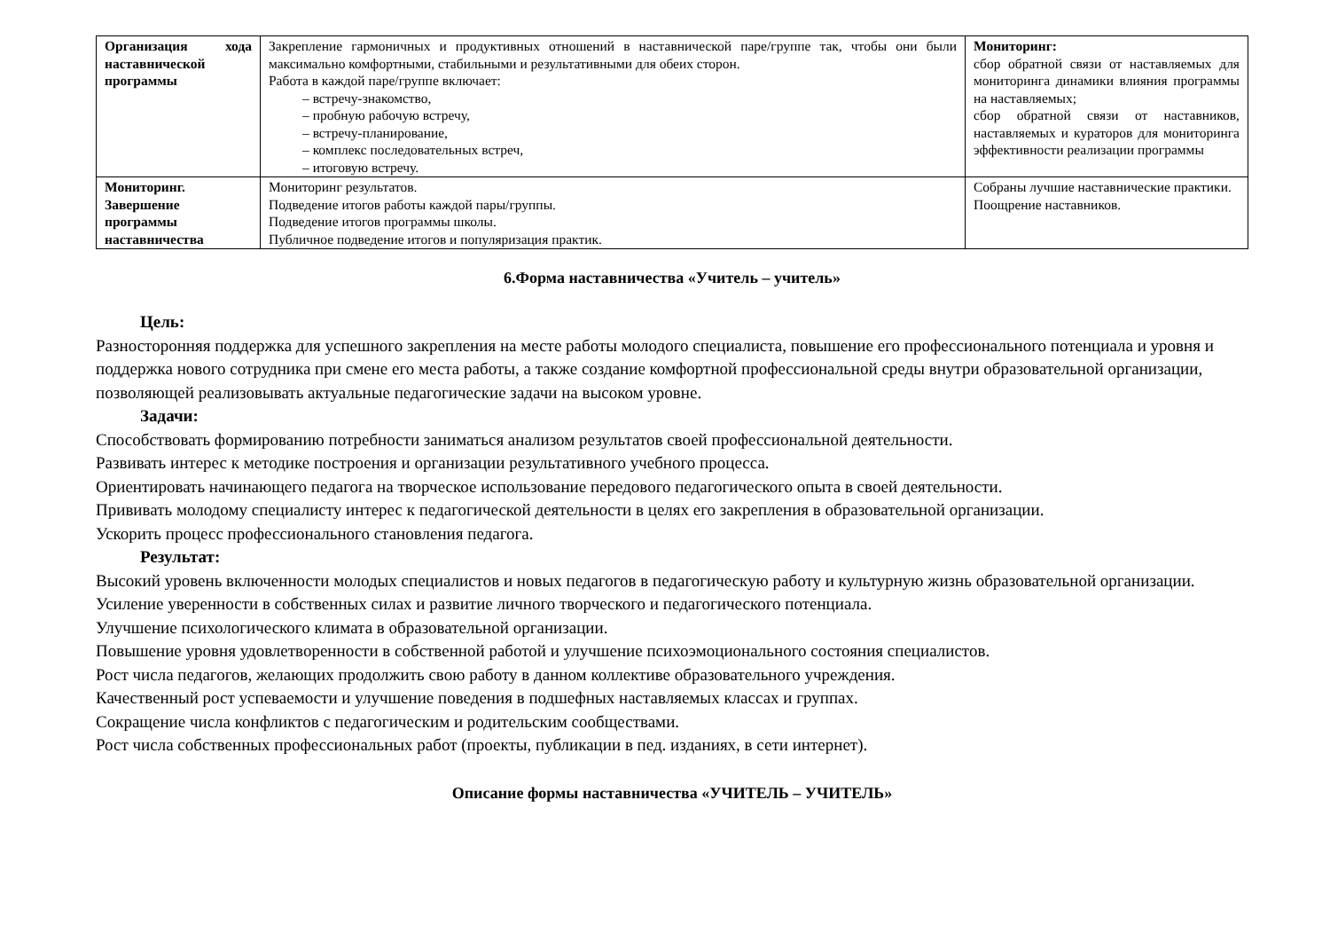| Организация хода наставнической программы | Закрепление гармоничных и продуктивных отношений в наставнической паре/группе так, чтобы они были максимально комфортными, стабильными и результативными для обеих сторон. Работа в каждой паре/группе включает: – встречу-знакомство, – пробную рабочую встречу, – встречу-планирование, – комплекс последовательных встреч, – итоговую встречу. | Мониторинг: сбор обратной связи от наставляемых для мониторинга динамики влияния программы на наставляемых; сбор обратной связи от наставников, наставляемых и кураторов для мониторинга эффективности реализации программы |
| Мониторинг. Завершение программы наставничества | Мониторинг результатов. Подведение итогов работы каждой пары/группы. Подведение итогов программы школы. Публичное подведение итогов и популяризация практик. | Собраны лучшие наставнические практики. Поощрение наставников. |
6.Форма наставничества «Учитель – учитель»
Цель:
Разносторонняя поддержка для успешного закрепления на месте работы молодого специалиста, повышение его профессионального потенциала и уровня и поддержка нового сотрудника при смене его места работы, а также создание комфортной профессиональной среды внутри образовательной организации, позволяющей реализовывать актуальные педагогические задачи на высоком уровне.
Задачи:
Способствовать формированию потребности заниматься анализом результатов своей профессиональной деятельности.
Развивать интерес к методике построения и организации результативного учебного процесса.
Ориентировать начинающего педагога на творческое использование передового педагогического опыта в своей деятельности.
Прививать молодому специалисту интерес к педагогической деятельности в целях его закрепления в образовательной организации.
Ускорить процесс профессионального становления педагога.
Результат:
Высокий уровень включенности молодых специалистов и новых педагогов в педагогическую работу и культурную жизнь образовательной организации.
Усиление уверенности в собственных силах и развитие личного творческого и педагогического потенциала.
Улучшение психологического климата в образовательной организации.
Повышение уровня удовлетворенности в собственной работой и улучшение психоэмоционального состояния специалистов.
Рост числа педагогов, желающих продолжить свою работу в данном коллективе образовательного учреждения.
Качественный рост успеваемости и улучшение поведения в подшефных наставляемых классах и группах.
Сокращение числа конфликтов с педагогическим и родительским сообществами.
Рост числа собственных профессиональных работ (проекты, публикации в пед. изданиях, в сети интернет).
Описание формы наставничества «УЧИТЕЛЬ – УЧИТЕЛЬ»